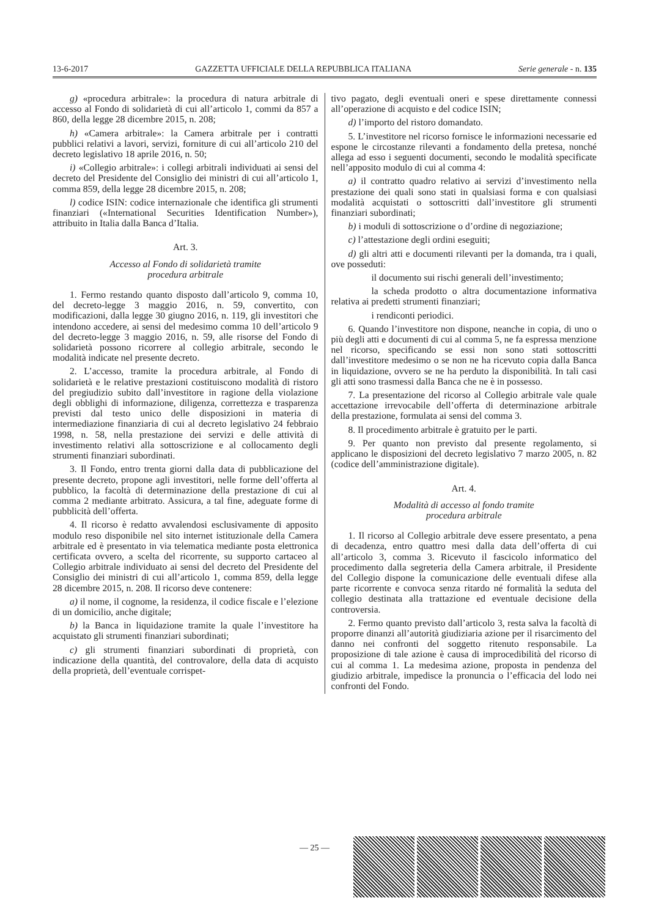13-6-2017 GAZZETTA UFFICIALE DELLA REPUBBLICA ITALIANA Serie generale - n. 135
g) «procedura arbitrale»: la procedura di natura arbitrale di accesso al Fondo di solidarietà di cui all’articolo 1, commi da 857 a 860, della legge 28 dicembre 2015, n. 208;
h) «Camera arbitrale»: la Camera arbitrale per i contratti pubblici relativi a lavori, servizi, forniture di cui all’articolo 210 del decreto legislativo 18 aprile 2016, n. 50;
i) «Collegio arbitrale»: i collegi arbitrali individuati ai sensi del decreto del Presidente del Consiglio dei ministri di cui all’articolo 1, comma 859, della legge 28 dicembre 2015, n. 208;
l) codice ISIN: codice internazionale che identifica gli strumenti finanziari («International Securities Identification Number»), attribuito in Italia dalla Banca d’Italia.
Art. 3.
Accesso al Fondo di solidarietà tramite
procedura arbitrale
1. Fermo restando quanto disposto dall’articolo 9, comma 10, del decreto-legge 3 maggio 2016, n. 59, convertito, con modificazioni, dalla legge 30 giugno 2016, n. 119, gli investitori che intendono accedere, ai sensi del medesimo comma 10 dell’articolo 9 del decreto-legge 3 maggio 2016, n. 59, alle risorse del Fondo di solidarietà possono ricorrere al collegio arbitrale, secondo le modalità indicate nel presente decreto.
2. L’accesso, tramite la procedura arbitrale, al Fondo di solidarietà e le relative prestazioni costituiscono modalità di ristoro del pregiudizio subito dall’investitore in ragione della violazione degli obblighi di informazione, diligenza, correttezza e trasparenza previsti dal testo unico delle disposizioni in materia di intermediazione finanziaria di cui al decreto legislativo 24 febbraio 1998, n. 58, nella prestazione dei servizi e delle attività di investimento relativi alla sottoscrizione e al collocamento degli strumenti finanziari subordinati.
3. Il Fondo, entro trenta giorni dalla data di pubblicazione del presente decreto, propone agli investitori, nelle forme dell’offerta al pubblico, la facoltà di determinazione della prestazione di cui al comma 2 mediante arbitrato. Assicura, a tal fine, adeguate forme di pubblicità dell’offerta.
4. Il ricorso è redatto avvalendosi esclusivamente di apposito modulo reso disponibile nel sito internet istituzionale della Camera arbitrale ed è presentato in via telematica mediante posta elettronica certificata ovvero, a scelta del ricorrente, su supporto cartaceo al Collegio arbitrale individuato ai sensi del decreto del Presidente del Consiglio dei ministri di cui all’articolo 1, comma 859, della legge 28 dicembre 2015, n. 208. Il ricorso deve contenere:
a) il nome, il cognome, la residenza, il codice fiscale e l’elezione di un domicilio, anche digitale;
b) la Banca in liquidazione tramite la quale l’investitore ha acquistato gli strumenti finanziari subordinati;
c) gli strumenti finanziari subordinati di proprietà, con indicazione della quantità, del controvalore, della data di acquisto della proprietà, dell’eventuale corrispet-
tivo pagato, degli eventuali oneri e spese direttamente connessi all’operazione di acquisto e del codice ISIN;
d) l’importo del ristoro domandato.
5. L’investitore nel ricorso fornisce le informazioni necessarie ed espone le circostanze rilevanti a fondamento della pretesa, nonché allega ad esso i seguenti documenti, secondo le modalità specificate nell’apposito modulo di cui al comma 4:
a) il contratto quadro relativo ai servizi d’investimento nella prestazione dei quali sono stati in qualsiasi forma e con qualsiasi modalità acquistati o sottoscritti dall’investitore gli strumenti finanziari subordinati;
b) i moduli di sottoscrizione o d’ordine di negoziazione;
c) l’attestazione degli ordini eseguiti;
d) gli altri atti e documenti rilevanti per la domanda, tra i quali, ove posseduti:
il documento sui rischi generali dell’investimento;
la scheda prodotto o altra documentazione informativa relativa ai predetti strumenti finanziari;
i rendiconti periodici.
6. Quando l’investitore non dispone, neanche in copia, di uno o più degli atti e documenti di cui al comma 5, ne fa espressa menzione nel ricorso, specificando se essi non sono stati sottoscritti dall’investitore medesimo o se non ne ha ricevuto copia dalla Banca in liquidazione, ovvero se ne ha perduto la disponibilità. In tali casi gli atti sono trasmessi dalla Banca che ne è in possesso.
7. La presentazione del ricorso al Collegio arbitrale vale quale accettazione irrevocabile dell’offerta di determinazione arbitrale della prestazione, formulata ai sensi del comma 3.
8. Il procedimento arbitrale è gratuito per le parti.
9. Per quanto non previsto dal presente regolamento, si applicano le disposizioni del decreto legislativo 7 marzo 2005, n. 82 (codice dell’amministrazione digitale).
Art. 4.
Modalità di accesso al fondo tramite
procedura arbitrale
1. Il ricorso al Collegio arbitrale deve essere presentato, a pena di decadenza, entro quattro mesi dalla data dell’offerta di cui all’articolo 3, comma 3. Ricevuto il fascicolo informatico del procedimento dalla segreteria della Camera arbitrale, il Presidente del Collegio dispone la comunicazione delle eventuali difese alla parte ricorrente e convoca senza ritardo né formalità la seduta del collegio destinata alla trattazione ed eventuale decisione della controversia.
2. Fermo quanto previsto dall’articolo 3, resta salva la facoltà di proporre dinanzi all’autorità giudiziaria azione per il risarcimento del danno nei confronti del soggetto ritenuto responsabile. La proposizione di tale azione è causa di improcedibilità del ricorso di cui al comma 1. La medesima azione, proposta in pendenza del giudizio arbitrale, impedisce la pronuncia o l’efficacia del lodo nei confronti del Fondo.
— 25 —